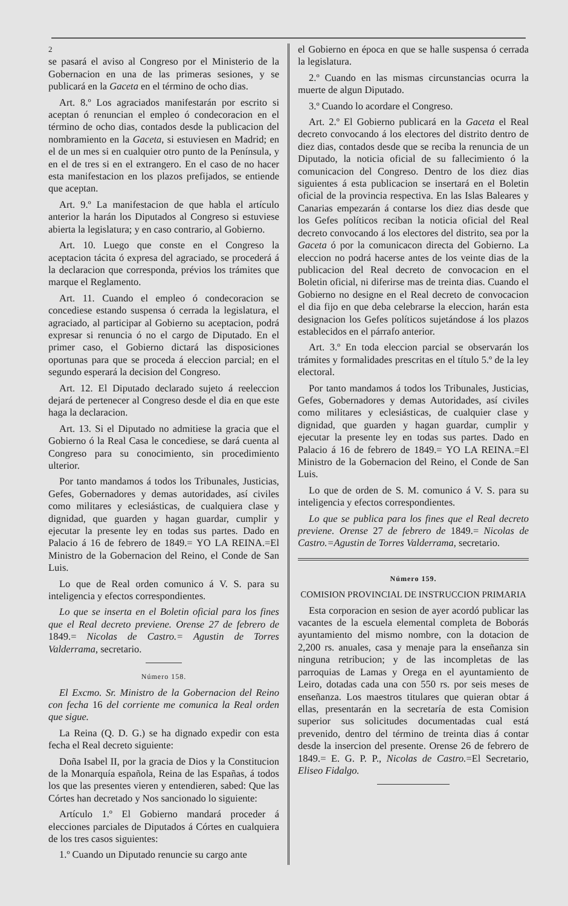2
se pasará el aviso al Congreso por el Ministerio de la Gobernacion en una de las primeras sesiones, y se publicará en la Gaceta en el término de ocho dias.
Art. 8.º Los agraciados manifestarán por escrito si aceptan ó renuncian el empleo ó condecoracion en el término de ocho dias, contados desde la publicacion del nombramiento en la Gaceta, si estuviesen en Madrid; en el de un mes si en cualquier otro punto de la Península, y en el de tres si en el extrangero. En el caso de no hacer esta manifestacion en los plazos prefijados, se entiende que aceptan.
Art. 9.º La manifestacion de que habla el artículo anterior la harán los Diputados al Congreso si estuviese abierta la legislatura; y en caso contrario, al Gobierno.
Art. 10. Luego que conste en el Congreso la aceptacion tácita ó expresa del agraciado, se procederá á la declaracion que corresponda, prévios los trámites que marque el Reglamento.
Art. 11. Cuando el empleo ó condecoracion se concediese estando suspensa ó cerrada la legislatura, el agraciado, al participar al Gobierno su aceptacion, podrá expresar si renuncia ó no el cargo de Diputado. En el primer caso, el Gobierno dictará las disposiciones oportunas para que se proceda á eleccion parcial; en el segundo esperará la decision del Congreso.
Art. 12. El Diputado declarado sujeto á reeleccion dejará de pertenecer al Congreso desde el dia en que este haga la declaracion.
Art. 13. Si el Diputado no admitiese la gracia que el Gobierno ó la Real Casa le concediese, se dará cuenta al Congreso para su conocimiento, sin procedimiento ulterior.
Por tanto mandamos á todos los Tribunales, Justicias, Gefes, Gobernadores y demas autoridades, así civiles como militares y eclesiásticas, de cualquiera clase y dignidad, que guarden y hagan guardar, cumplir y ejecutar la presente ley en todas sus partes. Dado en Palacio á 16 de febrero de 1849.= YO LA REINA.=El Ministro de la Gobernacion del Reino, el Conde de San Luis.
Lo que de Real orden comunico á V. S. para su inteligencia y efectos correspondientes.
Lo que se inserta en el Boletin oficial para los fines que el Real decreto previene. Orense 27 de febrero de 1849.= Nicolas de Castro.= Agustin de Torres Valderrama, secretario.
Número 158.
El Excmo. Sr. Ministro de la Gobernacion del Reino con fecha 16 del corriente me comunica la Real orden que sigue.
La Reina (Q. D. G.) se ha dignado expedir con esta fecha el Real decreto siguiente:
Doña Isabel II, por la gracia de Dios y la Constitucion de la Monarquía española, Reina de las Españas, á todos los que las presentes vieren y entendieren, sabed: Que las Córtes han decretado y Nos sancionado lo siguiente:
Artículo 1.º El Gobierno mandará proceder á elecciones parciales de Diputados á Córtes en cualquiera de los tres casos siguientes:
1.º Cuando un Diputado renuncie su cargo ante
el Gobierno en época en que se halle suspensa ó cerrada la legislatura.
2.º Cuando en las mismas circunstancias ocurra la muerte de algun Diputado.
3.º Cuando lo acordare el Congreso.
Art. 2.º El Gobierno publicará en la Gaceta el Real decreto convocando á los electores del distrito dentro de diez dias, contados desde que se reciba la renuncia de un Diputado, la noticia oficial de su fallecimiento ó la comunicacion del Congreso. Dentro de los diez dias siguientes á esta publicacion se insertará en el Boletin oficial de la provincia respectiva. En las Islas Baleares y Canarias empezarán á contarse los diez dias desde que los Gefes políticos reciban la noticia oficial del Real decreto convocando á los electores del distrito, sea por la Gaceta ó por la comunicacon directa del Gobierno. La eleccion no podrá hacerse antes de los veinte dias de la publicacion del Real decreto de convocacion en el Boletin oficial, ni diferirse mas de treinta dias. Cuando el Gobierno no designe en el Real decreto de convocacion el dia fijo en que deba celebrarse la eleccion, harán esta designacion los Gefes políticos sujetándose á los plazos establecidos en el párrafo anterior.
Art. 3.º En toda eleccion parcial se observarán los trámites y formalidades prescritas en el título 5.º de la ley electoral.
Por tanto mandamos á todos los Tribunales, Justicias, Gefes, Gobernadores y demas Autoridades, así civiles como militares y eclesiásticas, de cualquier clase y dignidad, que guarden y hagan guardar, cumplir y ejecutar la presente ley en todas sus partes. Dado en Palacio á 16 de febrero de 1849.= YO LA REINA.=El Ministro de la Gobernacion del Reino, el Conde de San Luis.
Lo que de orden de S. M. comunico á V. S. para su inteligencia y efectos correspondientes.
Lo que se publica para los fines que el Real decreto previene. Orense 27 de febrero de 1849.= Nicolas de Castro.=Agustin de Torres Valderrama, secretario.
Número 159.
COMISION PROVINCIAL DE INSTRUCCION PRIMARIA
Esta corporacion en sesion de ayer acordó publicar las vacantes de la escuela elemental completa de Boborás ayuntamiento del mismo nombre, con la dotacion de 2,200 rs. anuales, casa y menaje para la enseñanza sin ninguna retribucion; y de las incompletas de las parroquias de Lamas y Orega en el ayuntamiento de Leiro, dotadas cada una con 550 rs. por seis meses de enseñanza. Los maestros titulares que quieran obtar á ellas, presentarán en la secretaría de esta Comision superior sus solicitudes documentadas cual está prevenido, dentro del término de treinta dias á contar desde la insercion del presente. Orense 26 de febrero de 1849.= E. G. P. P., Nicolas de Castro.=El Secretario, Eliseo Fidalgo.